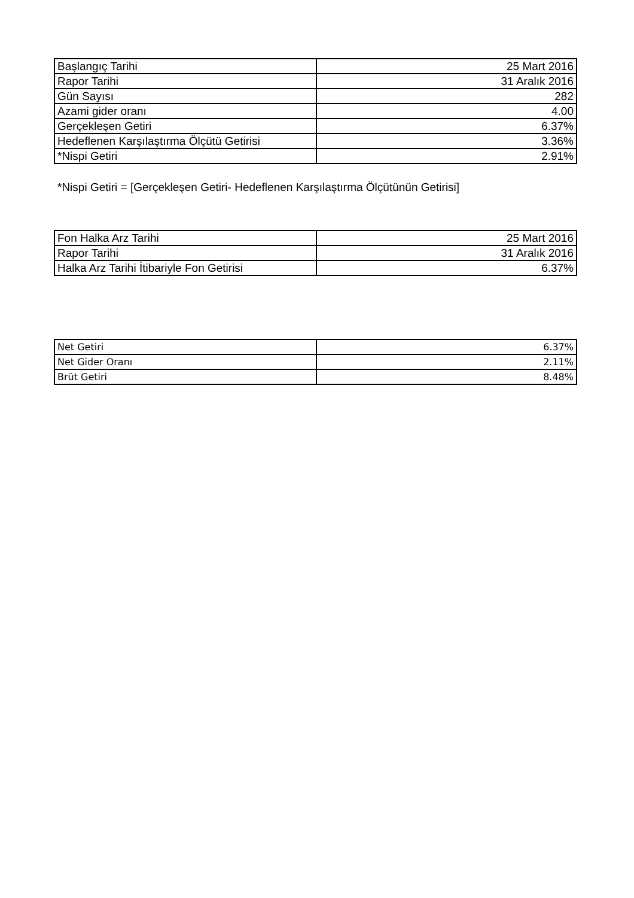| Başlangıç Tarihi | 25 Mart 2016 |
| Rapor Tarihi | 31 Aralık 2016 |
| Gün Sayısı | 282 |
| Azami gider oranı | 4.00 |
| Gerçekleşen Getiri | 6.37% |
| Hedeflenen Karşılaştırma Ölçütü Getirisi | 3.36% |
| *Nispi Getiri | 2.91% |
*Nispi Getiri = [Gerçekleşen Getiri- Hedeflenen Karşılaştırma Ölçütünün Getirisi]
| Fon Halka Arz Tarihi | 25 Mart 2016 |
| Rapor Tarihi | 31 Aralık 2016 |
| Halka Arz Tarihi İtibariyle Fon Getirisi | 6.37% |
| Net Getiri | 6.37% |
| Net Gider Oranı | 2.11% |
| Brüt Getiri | 8.48% |